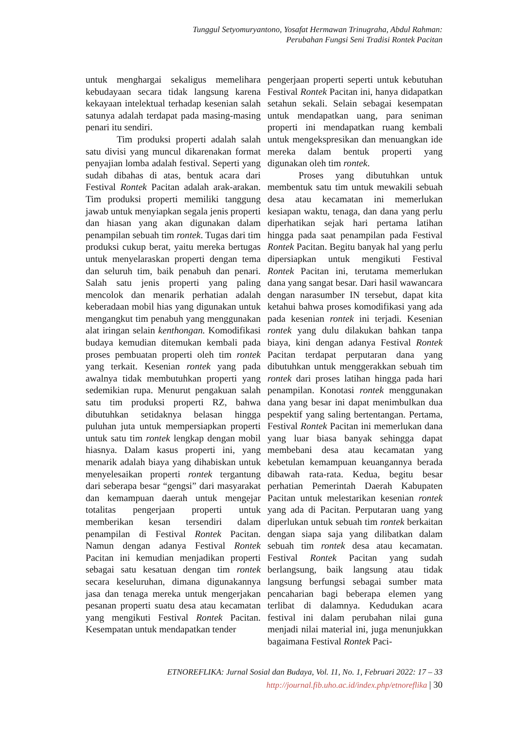Tunggul Setyomuryantono, Yosafat Hermawan Trinugraha, Abdul Rahman:
Perubahan Fungsi Seni Tradisi Rontek Pacitan
untuk menghargai sekaligus memelihara kebudayaan secara tidak langsung karena kekayaan intelektual terhadap kesenian salah satunya adalah terdapat pada masing-masing penari itu sendiri.
Tim produksi properti adalah salah satu divisi yang muncul dikarenakan format penyajian lomba adalah festival. Seperti yang sudah dibahas di atas, bentuk acara dari Festival Rontek Pacitan adalah arak-arakan. Tim produksi properti memiliki tanggung jawab untuk menyiapkan segala jenis properti dan hiasan yang akan digunakan dalam penampilan sebuah tim rontek. Tugas dari tim produksi cukup berat, yaitu mereka bertugas untuk menyelaraskan properti dengan tema dan seluruh tim, baik penabuh dan penari. Salah satu jenis properti yang paling mencolok dan menarik perhatian adalah keberadaan mobil hias yang digunakan untuk mengangkut tim penabuh yang menggunakan alat iringan selain kenthongan. Komodifikasi budaya kemudian ditemukan kembali pada proses pembuatan properti oleh tim rontek yang terkait. Kesenian rontek yang pada awalnya tidak membutuhkan properti yang sedemikian rupa. Menurut pengakuan salah satu tim produksi properti RZ, bahwa dibutuhkan setidaknya belasan hingga puluhan juta untuk mempersiapkan properti untuk satu tim rontek lengkap dengan mobil hiasnya. Dalam kasus properti ini, yang menarik adalah biaya yang dihabiskan untuk menyelesaikan properti rontek tergantung dari seberapa besar “gengsi” dari masyarakat dan kemampuan daerah untuk mengejar totalitas pengerjaan properti untuk memberikan kesan tersendiri dalam penampilan di Festival Rontek Pacitan. Namun dengan adanya Festival Rontek Pacitan ini kemudian menjadikan properti sebagai satu kesatuan dengan tim rontek secara keseluruhan, dimana digunakannya jasa dan tenaga mereka untuk mengerjakan pesanan properti suatu desa atau kecamatan yang mengikuti Festival Rontek Pacitan. Kesempatan untuk mendapatkan tender
pengerjaan properti seperti untuk kebutuhan Festival Rontek Pacitan ini, hanya didapatkan setahun sekali. Selain sebagai kesempatan untuk mendapatkan uang, para seniman properti ini mendapatkan ruang kembali untuk mengekspresikan dan menuangkan ide mereka dalam bentuk properti yang digunakan oleh tim rontek.
Proses yang dibutuhkan untuk membentuk satu tim untuk mewakili sebuah desa atau kecamatan ini memerlukan kesiapan waktu, tenaga, dan dana yang perlu diperhatikan sejak hari pertama latihan hingga pada saat penampilan pada Festival Rontek Pacitan. Begitu banyak hal yang perlu dipersiapkan untuk mengikuti Festival Rontek Pacitan ini, terutama memerlukan dana yang sangat besar. Dari hasil wawancara dengan narasumber IN tersebut, dapat kita ketahui bahwa proses komodifikasi yang ada pada kesenian rontek ini terjadi. Kesenian rontek yang dulu dilakukan bahkan tanpa biaya, kini dengan adanya Festival Rontek Pacitan terdapat perputaran dana yang dibutuhkan untuk menggerakkan sebuah tim rontek dari proses latihan hingga pada hari penampilan. Konotasi rontek menggunakan dana yang besar ini dapat menimbulkan dua pespektif yang saling bertentangan. Pertama, Festival Rontek Pacitan ini memerlukan dana yang luar biasa banyak sehingga dapat membebani desa atau kecamatan yang kebetulan kemampuan keuangannya berada dibawah rata-rata. Kedua, begitu besar perhatian Pemerintah Daerah Kabupaten Pacitan untuk melestarikan kesenian rontek yang ada di Pacitan. Perputaran uang yang diperlukan untuk sebuah tim rontek berkaitan dengan siapa saja yang dilibatkan dalam sebuah tim rontek desa atau kecamatan. Festival Rontek Pacitan yang sudah berlangsung, baik langsung atau tidak langsung berfungsi sebagai sumber mata pencaharian bagi beberapa elemen yang terlibat di dalamnya. Kedudukan acara festival ini dalam perubahan nilai guna menjadi nilai material ini, juga menunjukkan bagaimana Festival Rontek Paci-
ETNOREFLIKA: Jurnal Sosial dan Budaya, Vol. 11, No. 1, Februari 2022: 17 – 33
http://journal.fib.uho.ac.id/index.php/etnoreflika | 30